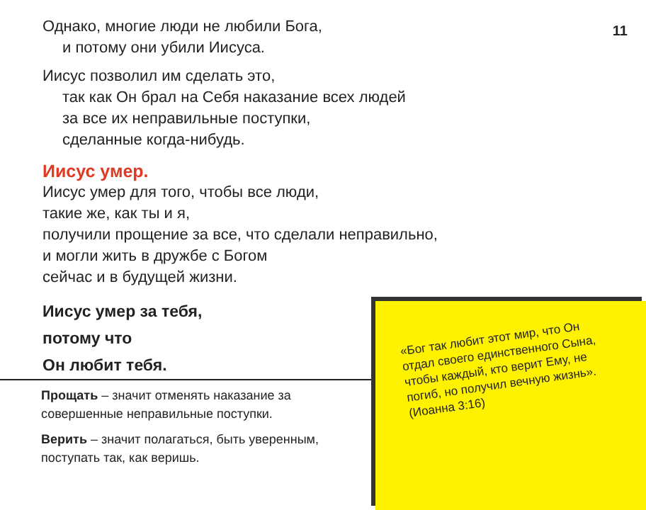11
Однако, многие люди не любили Бога,
и потому они убили Иисуса.
Иисус позволил им сделать это,
так как Он брал на Себя наказание всех людей
за все их неправильные поступки,
сделанные когда-нибудь.
Иисус умер.
Иисус умер для того, чтобы все люди,
такие же, как ты и я,
получили прощение за все, что сделали неправильно,
и могли жить в дружбе с Богом
сейчас и в будущей жизни.
Иисус умер за тебя,
потому что
Он любит тебя.
Прощать – значит отменять наказание за совершенные неправильные поступки.
Верить – значит полагаться, быть уверенным, поступать так, как веришь.
«Бог так любит этот мир, что Он отдал своего единственного Сына, чтобы каждый, кто верит Ему, не погиб, но получил вечную жизнь».
(Иоанна 3:16)